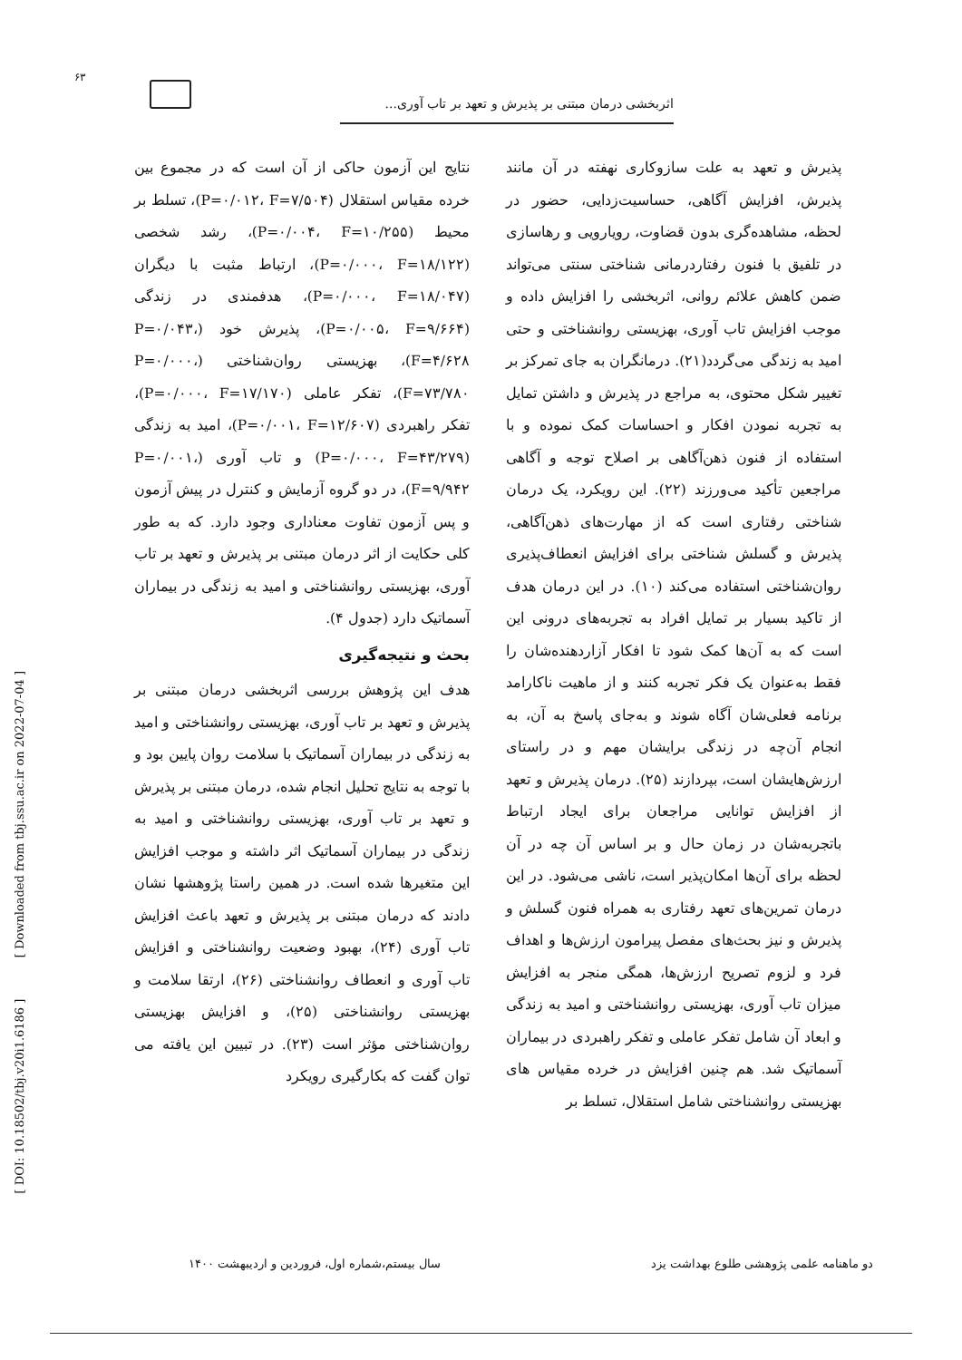۶۳
اثربخشی درمان مبتنی بر پذیرش و تعهد بر تاب آوری...
نتایج این آزمون حاکی از آن است که در مجموع بین خرده مقیاس استقلال (P=۰/۰۱۲، F=۷/۵۰۴)، تسلط بر محیط (P=۰/۰۰۴، F=۱۰/۲۵۵)، رشد شخصی (P=۰/۰۰۰، F=۱۸/۱۲۲)، ارتباط مثبت با دیگران (P=۰/۰۰۰، F=۱۸/۰۴۷)، هدفمندی در زندگی (P=۰/۰۰۵، F=۹/۶۶۴)، پذیرش خود (P=۰/۰۴۳، F=۴/۶۲۸)، بهزیستی روان‌شناختی (P=۰/۰۰۰، F=۷۳/۷۸۰)، تفکر عاملی (P=۰/۰۰۰، F=۱۷/۱۷۰)، تفکر راهبردی (P=۰/۰۰۱، F=۱۲/۶۰۷)، امید به زندگی (P=۰/۰۰۰، F=۴۳/۲۷۹) و تاب آوری (P=۰/۰۰۱، F=۹/۹۴۲)، در دو گروه آزمایش و کنترل در پیش آزمون و پس آزمون تفاوت معناداری وجود دارد. که به طور کلی حکایت از اثر درمان مبتنی بر پذیرش و تعهد بر تاب آوری، بهزیستی روانشناختی و امید به زندگی در بیماران آسماتیک دارد (جدول ۴).
بحث و نتیجه‌گیری
هدف این پژوهش بررسی اثربخشی درمان مبتنی بر پذیرش و تعهد بر تاب آوری، بهزیستی روانشناختی و امید به زندگی در بیماران آسماتیک با سلامت روان پایین بود و با توجه به نتایج تحلیل انجام شده، درمان مبتنی بر پذیرش و تعهد بر تاب آوری، بهزیستی روانشناختی و امید به زندگی در بیماران آسماتیک اثر داشته و موجب افزایش این متغیرها شده است. در همین راستا پژوهشها نشان دادند که درمان مبتنی بر پذیرش و تعهد باعث افزایش تاب آوری (۲۴)، بهبود وضعیت روانشناختی و افزایش تاب آوری و انعطاف روانشناختی (۲۶)، ارتقا سلامت و بهزیستی روانشناختی (۲۵)، و افزایش بهزیستی روان‌شناختی مؤثر است (۲۳). در تبیین این یافته می توان گفت که بکارگیری رویکرد
پذیرش و تعهد به علت سازوکاری نهفته در آن مانند پذیرش، افزایش آگاهی، حساسیت‌زدایی، حضور در لحظه، مشاهده‌گری بدون قضاوت، رویارویی و رهاسازی در تلفیق با فنون رفتاردرمانی شناختی سنتی می‌تواند ضمن کاهش علائم روانی، اثربخشی را افزایش داده و موجب افزایش تاب آوری، بهزیستی روانشناختی و حتی امید به زندگی می‌گردد(۲۱). درمانگران به جای تمرکز بر تغییر شکل محتوی، به مراجع در پذیرش و داشتن تمایل به تجربه نمودن افکار و احساسات کمک نموده و با استفاده از فنون ذهن‌آگاهی بر اصلاح توجه و آگاهی مراجعین تأکید می‌ورزند (۲۲). این رویکرد، یک درمان شناختی رفتاری است که از مهارت‌های ذهن‌آگاهی، پذیرش و گسلش شناختی برای افزایش انعطاف‌پذیری روان‌شناختی استفاده می‌کند (۱۰). در این درمان هدف از تاکید بسیار بر تمایل افراد به تجربه‌های درونی این است که به آن‌ها کمک شود تا افکار آزاردهنده‌شان را فقط به‌عنوان یک فکر تجربه کنند و از ماهیت ناکارامد برنامه فعلی‌شان آگاه شوند و به‌جای پاسخ به آن، به انجام آن‌چه در زندگی برایشان مهم و در راستای ارزش‌هایشان است، بپردازند (۲۵). درمان پذیرش و تعهد از افزایش توانایی مراجعان برای ایجاد ارتباط باتجربه‌شان در زمان حال و بر اساس آن چه در آن لحظه برای آن‌ها امکان‌پذیر است، ناشی می‌شود. در این درمان تمرین‌های تعهد رفتاری به همراه فنون گسلش و پذیرش و نیز بحث‌های مفصل پیرامون ارزش‌ها و اهداف فرد و لزوم تصریح ارزش‌ها، همگی منجر به افزایش میزان تاب آوری، بهزیستی روانشناختی و امید به زندگی و ابعاد آن شامل تفکر عاملی و تفکر راهبردی در بیماران آسماتیک شد. هم چنین افزایش در خرده مقیاس های بهزیستی روانشناختی شامل استقلال، تسلط بر
[ DOI: 10.18502/tbj.v20i1.6186 ] [ Downloaded from tbj.ssu.ac.ir on 2022-07-04 ]
دو ماهنامه علمی پژوهشی طلوع بهداشت یزد
سال بیستم،شماره اول، فروردین و اردیبهشت ۱۴۰۰